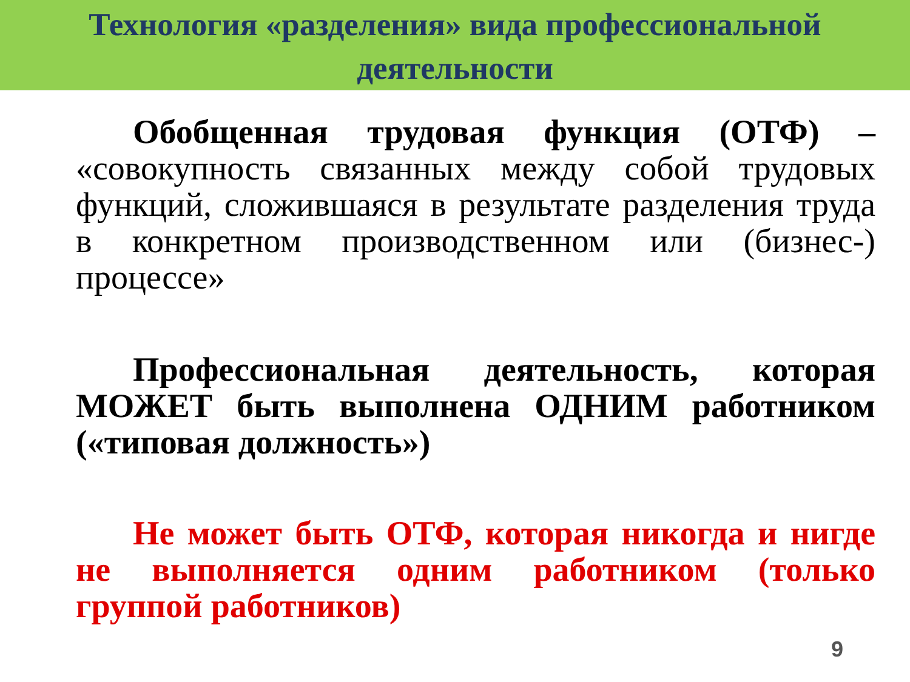Технология «разделения» вида профессиональной деятельности
Обобщенная трудовая функция (ОТФ) – «совокупность связанных между собой трудовых функций, сложившаяся в результате разделения труда в конкретном производственном или (бизнес-) процессе»
Профессиональная деятельность, которая МОЖЕТ быть выполнена ОДНИМ работником («типовая должность»)
Не может быть ОТФ, которая никогда и нигде не выполняется одним работником (только группой работников)
9